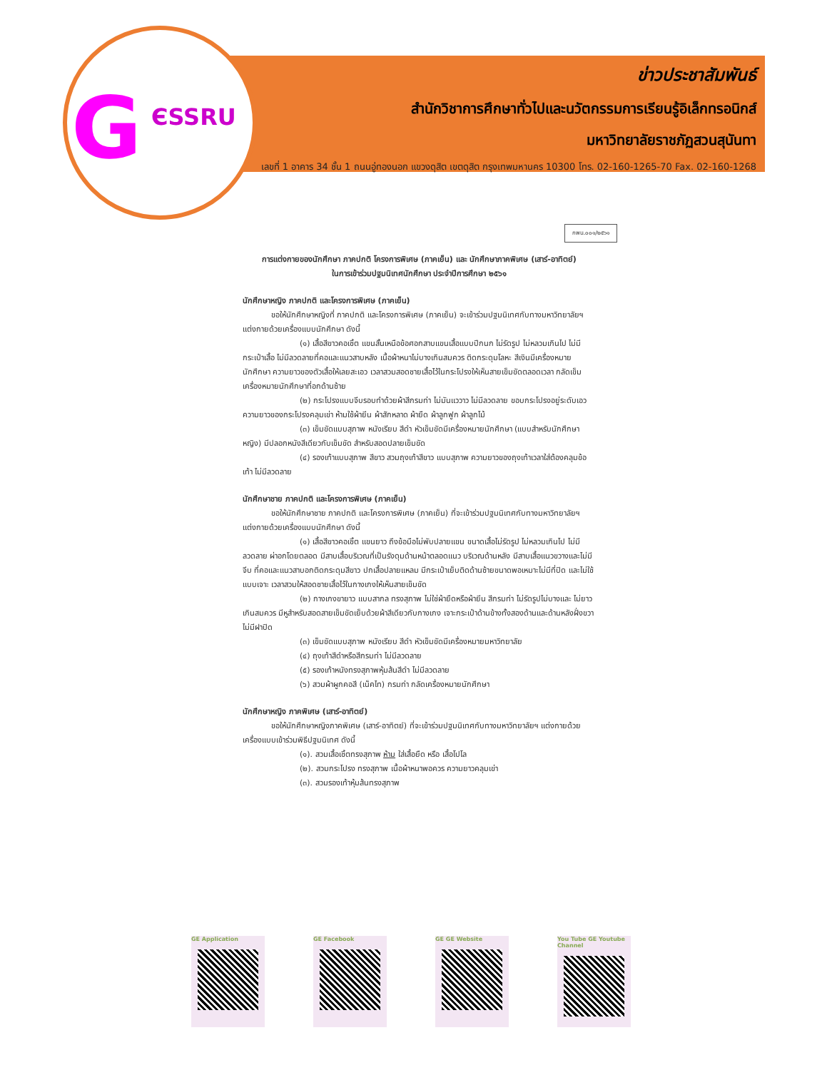G ЄSSRU
ข่าวประชาสัมพันธ์
สำนักวิชาการศึกษาทั่วไปและนวัตกรรมการเรียนรู้อิเล็กทรอนิกส์
มหาวิทยาลัยราชภัฏสวนสุนันทา
เลขที่ 1 อาคาร 34 ชั้น 1 ถนนอู่ทองนอก แขวงดุสิต เขตดุสิต กรุงเทพมหานคร 10300 โทร. 02-160-1265-70 Fax. 02-160-1268
กพน.๐๐๑/๒๕๖๑
การแต่งกายของนักศึกษา ภาคปกติ โครงการพิเศษ (ภาคเย็น) และ นักศึกษาภาคพิเศษ (เสาร์-อาทิตย์)
ในการเข้าร่วมปฐมนิเทศนักศึกษา ประจำปีการศึกษา ๒๕๖๑
นักศึกษาหญิง ภาคปกติ และโครงการพิเศษ (ภาคเย็น)
ขอให้นักศึกษาหญิงที่ ภาคปกติ และโครงการพิเศษ (ภาคเย็น) จะเข้าร่วมปฐมนิเทศกับทางมหาวิทยาลัยฯ แต่งกายด้วยเครื่องแบบนักศึกษา ดังนี้
(๑) เสื้อสีขาวคอเชิ้ต แขนสั้นเหนือข้อศอกสาบแขนเสื้อแบบปีกนก ไม่รัดรูป ไม่หลวมเกินไป ไม่มีกระเป๋าเสื้อ ไม่มีลวดลายที่คอและแนวสาบหลัง เนื้อผ้าหนาไม่บางเกินสมควร ติดกระดุมโลหะ สีเงินมีเครื่องหมายนักศึกษา ความยาวของตัวเสื้อให้เลยสะเอว เวลาสวมสอดชายเสื้อไว้ในกระโปรงให้เห็นสายเข็มขัดตลอดเวลา กลัดเข็มเครื่องหมายนักศึกษาที่อกด้านซ้าย
(๒) กระโปรงแบบจีบรอบทำด้วยผ้าสีกรมท่า ไม่มันแววาว ไม่มีลวดลาย ขอบกระโปรงอยู่ระดับเอว ความยาวของกระโปรงคลุมเข่า ห้ามใช้ผ้ายีน ผ้าสักหลาด ผ้ายืด ผ้าลูกฟูก ผ้าลูกไม้
(๓) เข็มขัดแบบสุภาพ หนังเรียบ สีดำ หัวเข็มขัดมีเครื่องหมายนักศึกษา (แบบสำหรับนักศึกษาหญิง) มีปลอกหนังสีเดียวกับเข็มขัด สำหรับสอดปลายเข็มขัด
(๔) รองเท้าแบบสุภาพ สีขาว สวมถุงเท้าสีขาว แบบสุภาพ ความยาวของถุงเท้าเวลาใส่ต้องคลุมข้อเท้า ไม่มีลวดลาย
นักศึกษาชาย ภาคปกติ และโครงการพิเศษ (ภาคเย็น)
ขอให้นักศึกษาชาย ภาคปกติ และโครงการพิเศษ (ภาคเย็น) ที่จะเข้าร่วมปฐมนิเทศกับทางมหาวิทยาลัยฯ แต่งกายด้วยเครื่องแบบนักศึกษา ดังนี้
(๑) เสื้อสีขาวคอเชิ้ต แขนยาว ถึงข้อมือไม่พับปลายแขน ขนาดเสื้อไม่รัดรูป ไม่หลวมเกินไป ไม่มีลวดลาย ผ่าอกโดยตลอด มีสาบเสื้อบริเวณที่เป็นรังดุมด้านหน้าตลอดแนว บริเวณด้านหลัง มีสาบเสื้อแนวขวางและไม่มีจีบ ที่คอและแนวสาบอกติดกระดุมสีขาว ปกเสื้อปลายแหลม มีกระเป๋าเย็บติดด้านซ้ายขนาดพอเหมาะไม่มีที่ปิด และไม่ใช้แบบเจาะ เวลาสวมให้สอดชายเสื้อไว้ในกางเกงให้เห็นสายเข็มขัด
(๒) กางเกงขายาว แบบสากล ทรงสุภาพ ไม่ใช่ผ้ายืดหรือผ้ายีน สีกรมท่า ไม่รัดรูปไม่บางและ ไม่ยาวเกินสมควร มีหูสำหรับสอดสายเข็มขัดเย็บด้วยผ้าสีเดียวกับกางเกง เจาะกระเป๋าด้านข้างทั้งสองด้านและด้านหลังฝั่งขวา ไม่มีฝาปิด
(๓) เข็มขัดแบบสุภาพ หนังเรียบ สีดำ หัวเข็มขัดมีเครื่องหมายมหาวิทยาลัย
(๔) ถุงเท้าสีดำหรือสีกรมท่า ไม่มีลวดลาย
(๕) รองเท้าหนังทรงสุภาพหุ้มส้นสีดำ ไม่มีลวดลาย
(๖) สวมผ้าผูกคอสี (เน็คไท) กรมท่า กลัดเครื่องหมายนักศึกษา
นักศึกษาหญิง ภาคพิเศษ (เสาร์-อาทิตย์)
ขอให้นักศึกษาหญิงภาคพิเศษ (เสาร์-อาทิตย์) ที่จะเข้าร่วมปฐมนิเทศกับทางมหาวิทยาลัยฯ แต่งกายด้วยเครื่องแบบเข้าร่วมพิธีปฐมนิเทศ ดังนี้
(๑). สวมเสื้อเชิ้ตทรงสุภาพ ห้าม ใส่เสื้อยืด หรือ เสื้อโปโล
(๒). สวมกระโปรง ทรงสุภาพ เนื้อผ้าหนาพอควร ความยาวคลุมเข่า
(๓). สวมรองเท้าหุ้มส้นทรงสุภาพ
GE Application GE Facebook GE GE Website You Tube GE Youtube Channel